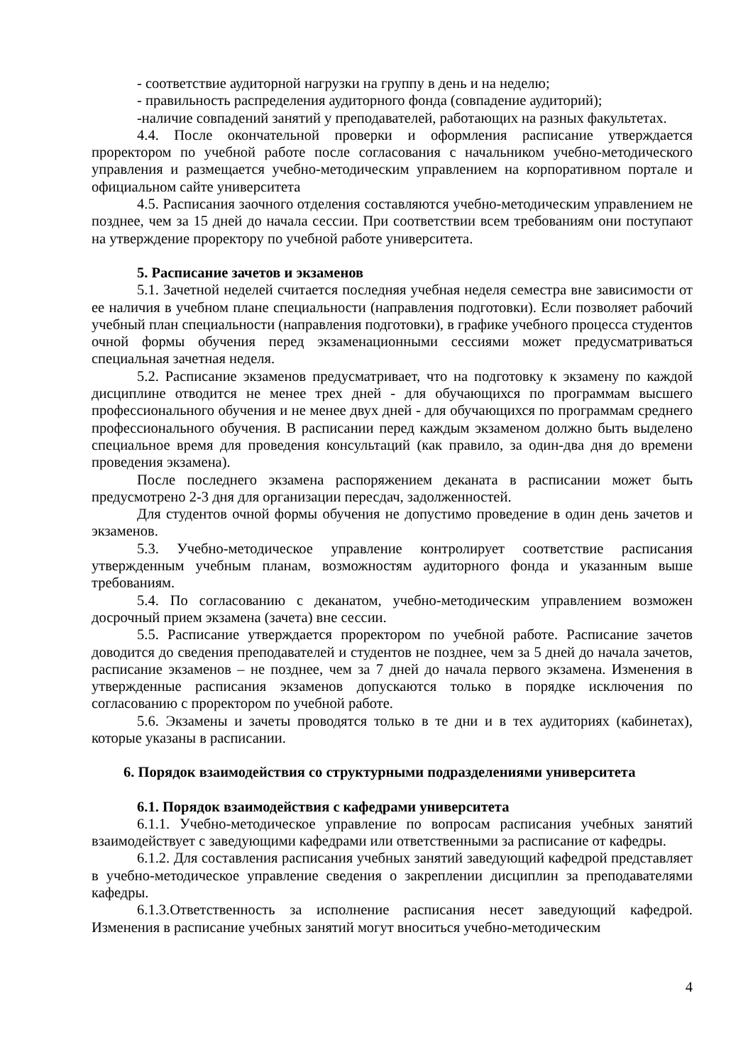- соответствие аудиторной нагрузки на группу в день и на неделю;
- правильность распределения аудиторного фонда (совпадение аудиторий);
-наличие совпадений занятий у преподавателей, работающих на разных факультетах.
4.4. После окончательной проверки и оформления расписание утверждается проректором по учебной работе после согласования с начальником учебно-методического управления и размещается учебно-методическим управлением на корпоративном портале и официальном сайте университета
4.5. Расписания заочного отделения составляются учебно-методическим управлением не позднее, чем за 15 дней до начала сессии. При соответствии всем требованиям они поступают на утверждение проректору по учебной работе университета.
5. Расписание зачетов и экзаменов
5.1. Зачетной неделей считается последняя учебная неделя семестра вне зависимости от ее наличия в учебном плане специальности (направления подготовки). Если позволяет рабочий учебный план специальности (направления подготовки), в графике учебного процесса студентов очной формы обучения перед экзаменационными сессиями может предусматриваться специальная зачетная неделя.
5.2. Расписание экзаменов предусматривает, что на подготовку к экзамену по каждой дисциплине отводится не менее трех дней - для обучающихся по программам высшего профессионального обучения и не менее двух дней - для обучающихся по программам среднего профессионального обучения. В расписании перед каждым экзаменом должно быть выделено специальное время для проведения консультаций (как правило, за один-два дня до времени проведения экзамена).
После последнего экзамена распоряжением деканата в расписании может быть предусмотрено 2-3 дня для организации пересдач, задолженностей.
Для студентов очной формы обучения не допустимо проведение в один день зачетов и экзаменов.
5.3. Учебно-методическое управление контролирует соответствие расписания утвержденным учебным планам, возможностям аудиторного фонда и указанным выше требованиям.
5.4. По согласованию с деканатом, учебно-методическим управлением возможен досрочный прием экзамена (зачета) вне сессии.
5.5. Расписание утверждается проректором по учебной работе. Расписание зачетов доводится до сведения преподавателей и студентов не позднее, чем за 5 дней до начала зачетов, расписание экзаменов – не позднее, чем за 7 дней до начала первого экзамена. Изменения в утвержденные расписания экзаменов допускаются только в порядке исключения по согласованию с проректором по учебной работе.
5.6. Экзамены и зачеты проводятся только в те дни и в тех аудиториях (кабинетах), которые указаны в расписании.
6. Порядок взаимодействия со структурными подразделениями университета
6.1. Порядок взаимодействия с кафедрами университета
6.1.1. Учебно-методическое управление по вопросам расписания учебных занятий взаимодействует с заведующими кафедрами или ответственными за расписание от кафедры.
6.1.2. Для составления расписания учебных занятий заведующий кафедрой представляет в учебно-методическое управление сведения о закреплении дисциплин за преподавателями кафедры.
6.1.3.Ответственность за исполнение расписания несет заведующий кафедрой. Изменения в расписание учебных занятий могут вноситься учебно-методическим
4